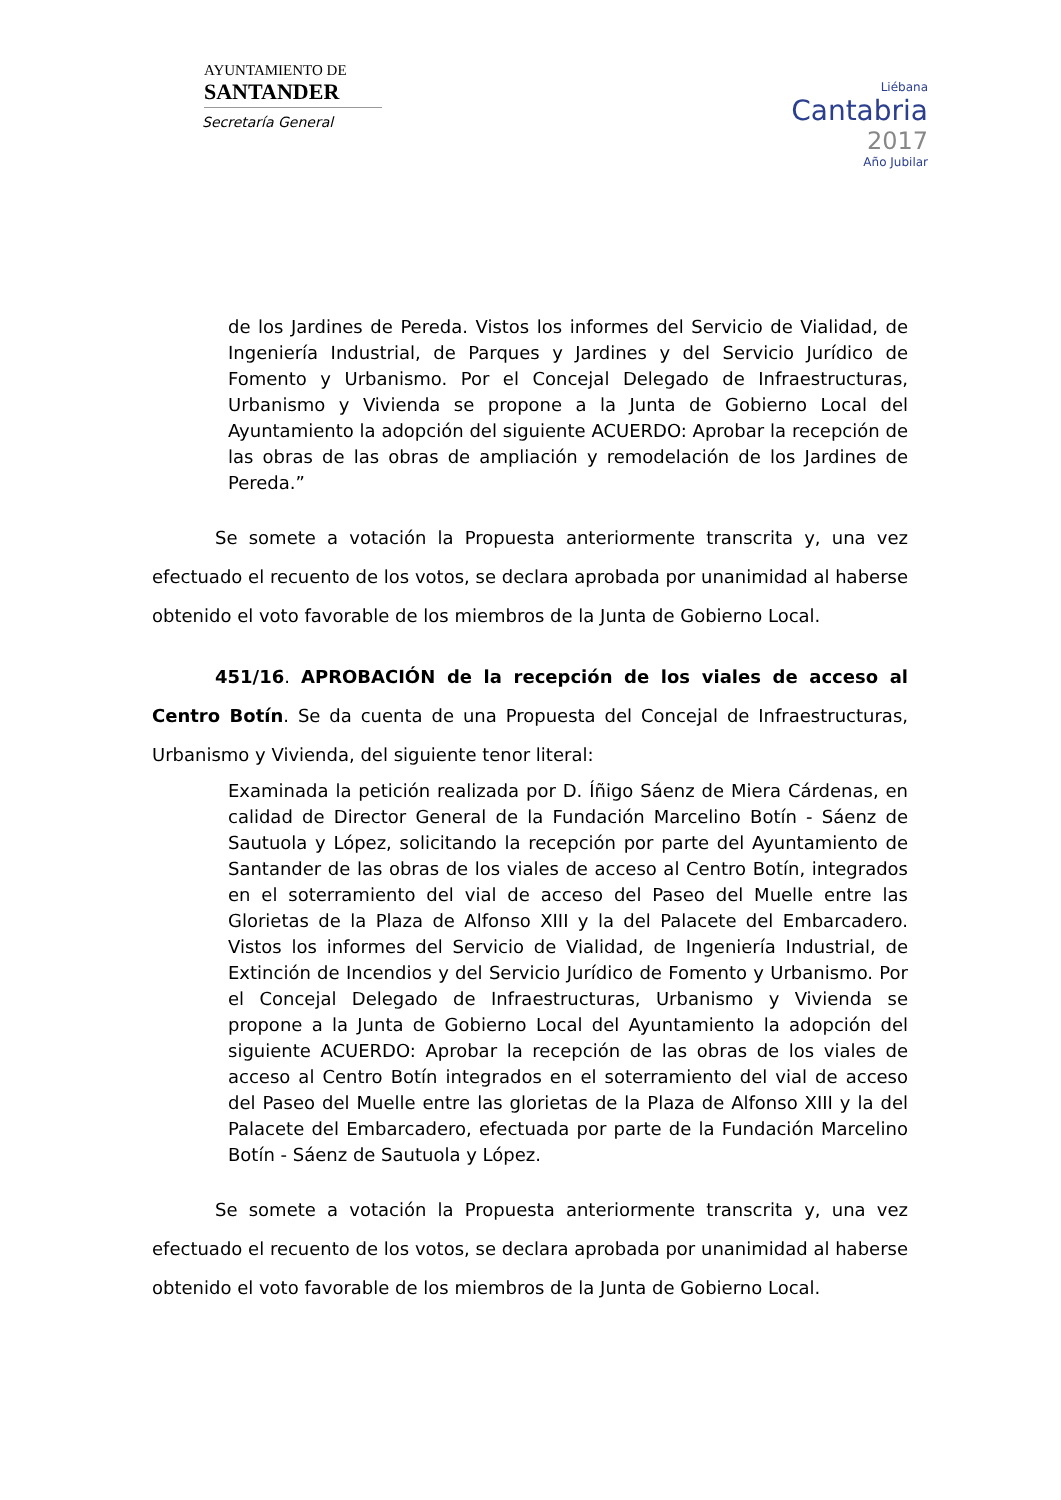AYUNTAMIENTO DE
SANTANDER
Secretaría General
Liébana
Cantabria
2017
Año Jubilar
de los Jardines de Pereda. Vistos los informes del Servicio de Vialidad, de Ingeniería Industrial, de Parques y Jardines y del Servicio Jurídico de Fomento y Urbanismo. Por el Concejal Delegado de Infraestructuras, Urbanismo y Vivienda se propone a la Junta de Gobierno Local del Ayuntamiento la adopción del siguiente ACUERDO: Aprobar la recepción de las obras de las obras de ampliación y remodelación de los Jardines de Pereda.”
Se somete a votación la Propuesta anteriormente transcrita y, una vez efectuado el recuento de los votos, se declara aprobada por unanimidad al haberse obtenido el voto favorable de los miembros de la Junta de Gobierno Local.
451/16. APROBACIÓN de la recepción de los viales de acceso al Centro Botín. Se da cuenta de una Propuesta del Concejal de Infraestructuras, Urbanismo y Vivienda, del siguiente tenor literal:
Examinada la petición realizada por D. Íñigo Sáenz de Miera Cárdenas, en calidad de Director General de la Fundación Marcelino Botín - Sáenz de Sautuola y López, solicitando la recepción por parte del Ayuntamiento de Santander de las obras de los viales de acceso al Centro Botín, integrados en el soterramiento del vial de acceso del Paseo del Muelle entre las Glorietas de la Plaza de Alfonso XIII y la del Palacete del Embarcadero. Vistos los informes del Servicio de Vialidad, de Ingeniería Industrial, de Extinción de Incendios y del Servicio Jurídico de Fomento y Urbanismo. Por el Concejal Delegado de Infraestructuras, Urbanismo y Vivienda se propone a la Junta de Gobierno Local del Ayuntamiento la adopción del siguiente ACUERDO: Aprobar la recepción de las obras de los viales de acceso al Centro Botín integrados en el soterramiento del vial de acceso del Paseo del Muelle entre las glorietas de la Plaza de Alfonso XIII y la del Palacete del Embarcadero, efectuada por parte de la Fundación Marcelino Botín - Sáenz de Sautuola y López.
Se somete a votación la Propuesta anteriormente transcrita y, una vez efectuado el recuento de los votos, se declara aprobada por unanimidad al haberse obtenido el voto favorable de los miembros de la Junta de Gobierno Local.